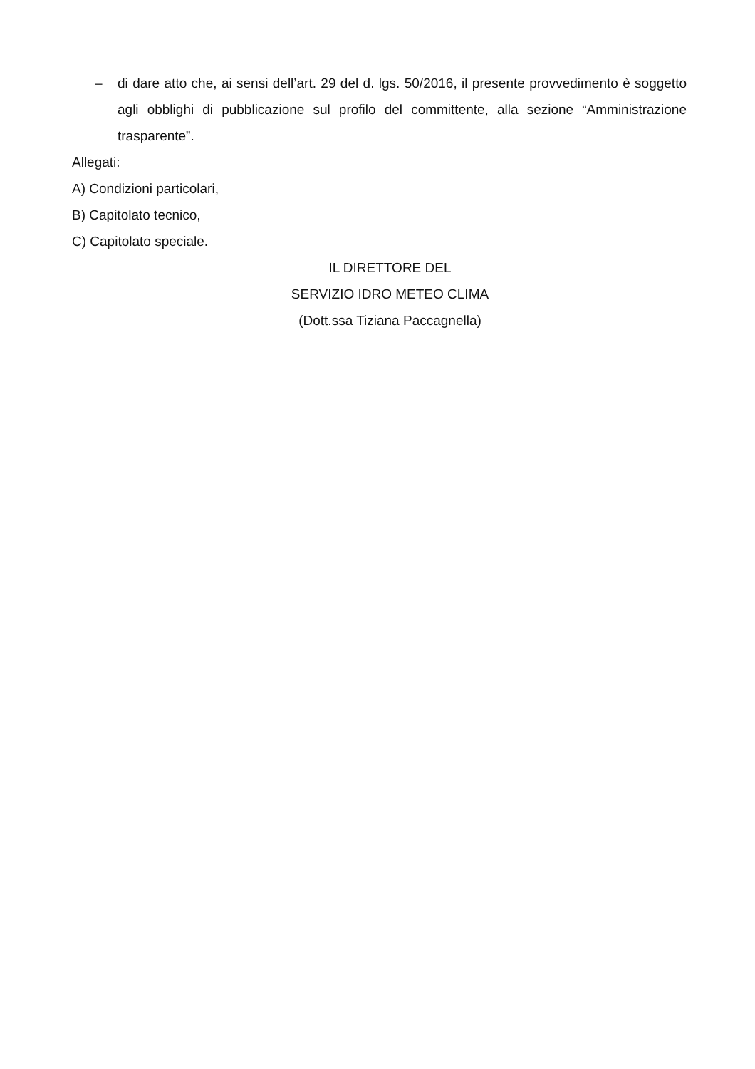– di dare atto che, ai sensi dell’art. 29 del d. lgs. 50/2016, il presente provvedimento è soggetto agli obblighi di pubblicazione sul profilo del committente, alla sezione “Amministrazione trasparente”.
Allegati:
A) Condizioni particolari,
B) Capitolato tecnico,
C) Capitolato speciale.
IL DIRETTORE DEL
SERVIZIO IDRO METEO CLIMA
(Dott.ssa Tiziana Paccagnella)